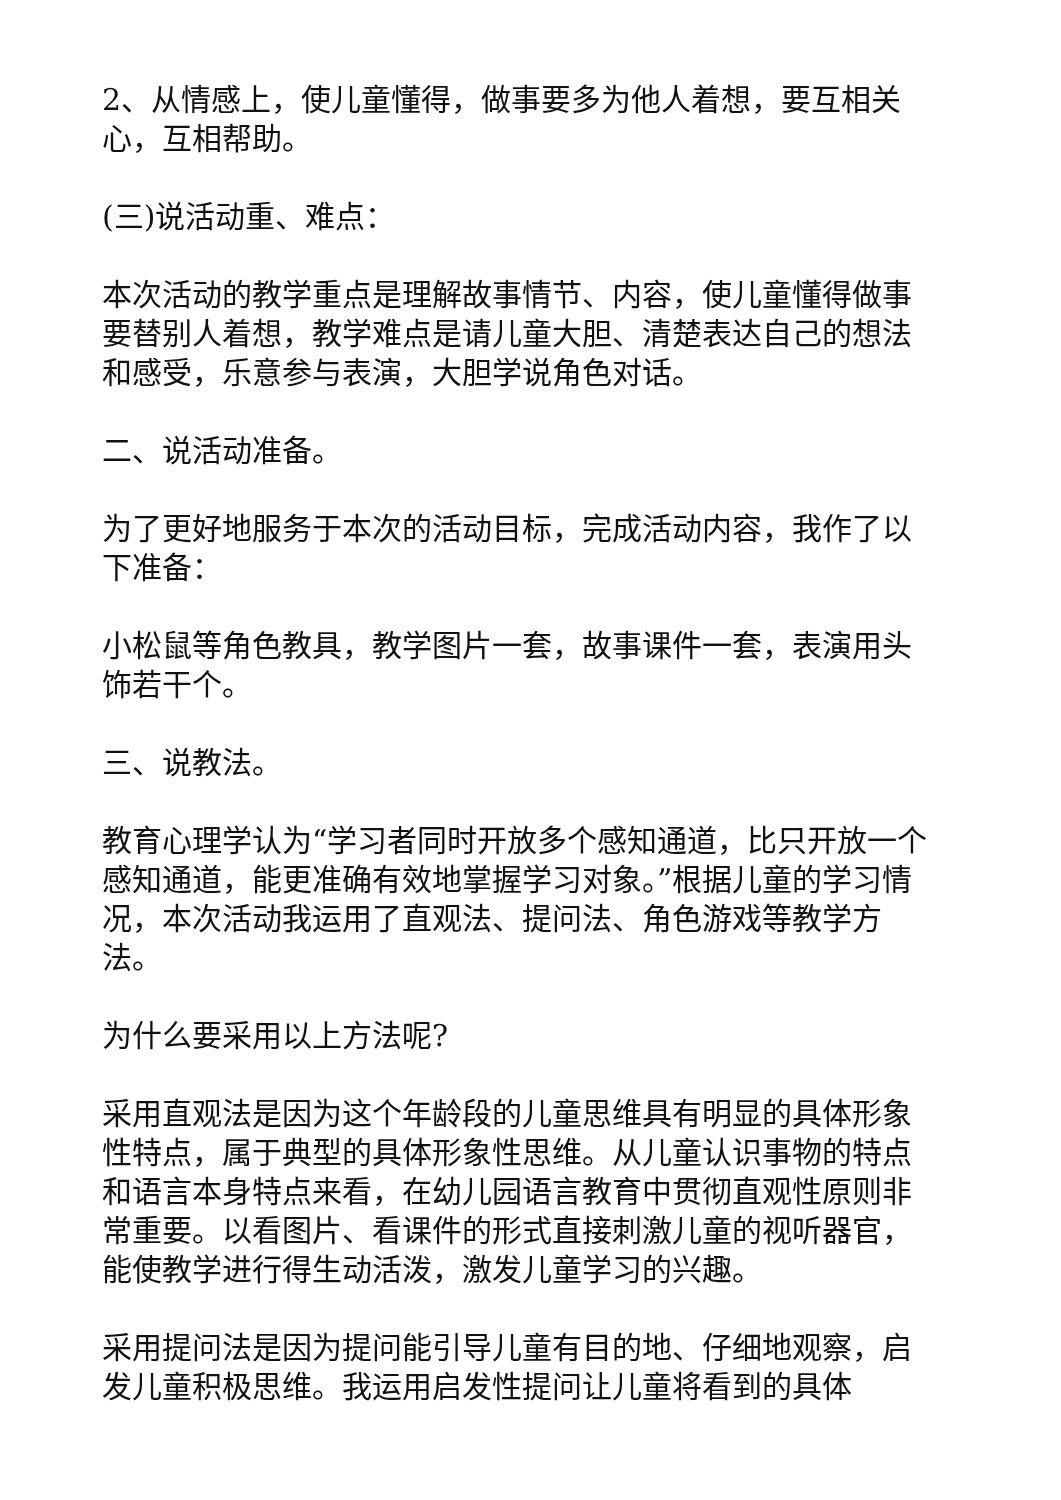2、从情感上，使儿童懂得，做事要多为他人着想，要互相关心，互相帮助。
(三)说活动重、难点：
本次活动的教学重点是理解故事情节、内容，使儿童懂得做事要替别人着想，教学难点是请儿童大胆、清楚表达自己的想法和感受，乐意参与表演，大胆学说角色对话。
二、说活动准备。
为了更好地服务于本次的活动目标，完成活动内容，我作了以下准备：
小松鼠等角色教具，教学图片一套，故事课件一套，表演用头饰若干个。
三、说教法。
教育心理学认为“学习者同时开放多个感知通道，比只开放一个感知通道，能更准确有效地掌握学习对象。”根据儿童的学习情况，本次活动我运用了直观法、提问法、角色游戏等教学方法。
为什么要采用以上方法呢?
采用直观法是因为这个年龄段的儿童思维具有明显的具体形象性特点，属于典型的具体形象性思维。从儿童认识事物的特点和语言本身特点来看，在幼儿园语言教育中贯彻直观性原则非常重要。以看图片、看课件的形式直接刺激儿童的视听器官，能使教学进行得生动活泼，激发儿童学习的兴趣。
采用提问法是因为提问能引导儿童有目的地、仔细地观察，启发儿童积极思维。我运用启发性提问让儿童将看到的具体